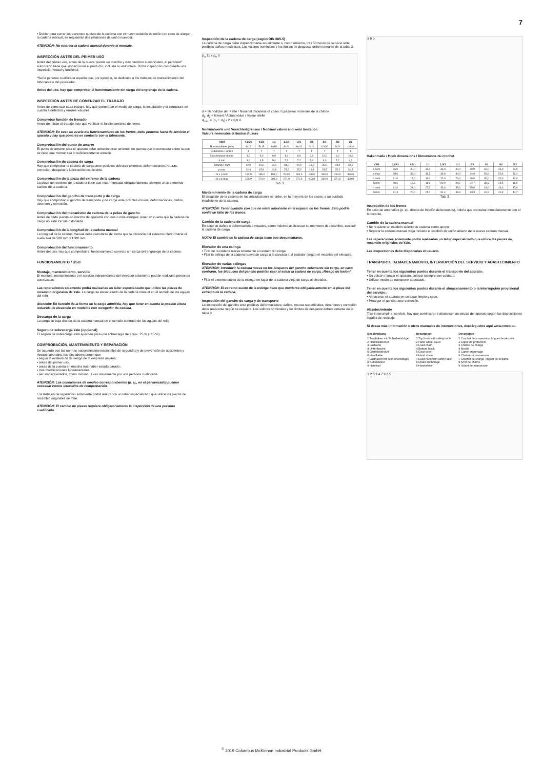7
• Doblar para cerrar los extremos sueltos de la cadena con el nuevo eslabón de unión (en caso de alargar la cadena manual, se requerirán dos eslabones de unión nuevos).
ATENCIÓN: No retorcer la cadena manual durante el montaje.
INSPECCIÓN ANTES DEL PRIMER USO
Antes del primer uso, antes de la nueva puesta en marcha y tras cambios sustanciales, el personal* autorizado tiene que inspeccionar el producto, incluida su estructura. Dicha inspección comprende una inspección visual y funcional.
*Sería persona cualificada aquella que, por ejemplo, se dedicase a los trabajos de mantenimiento del fabricante o del proveedor.
Antes del uso, hay que comprobar el funcionamiento sin carga del engranaje de la cadena.
INSPECCIÓN ANTES DE COMENZAR EL TRABAJO
Antes de comenzar cada trabajo, hay que comprobar el medio de carga, la instalación y la estructura en cuanto a defectos y errores visuales.
Comprobar función de frenado
Antes de iniciar el trabajo, hay que verificar el funcionamiento del freno.
ATENCIÓN: En caso de avería del funcionamiento de los frenos, debe ponerse fuera de servicio el aparato y hay que ponerse en contacto con el fabricante.
Comprobación del punto de amarre
El punto de amarre para el aparato debe seleccionarse teniendo en cuenta que la estructura sobre la que se tiene que montar sea lo suficientemente estable.
Comprobación de cadena de carga
Hay que comprobar la cadena de carga ante posibles defectos externos, deformaciones, roturas, corrosión, desgaste y lubricación insuficiente.
Comprobación de la pieza del extremo de la cadena
La pieza del extremo de la cadena tiene que estar montada obligatoriamente siempre a los extremos sueltos de la cadena.
Comprobación del gancho de transporte y de carga
Hay que comprobar el gancho de transporte y de carga ante posibles roturas, deformaciones, daños, deterioro y corrosión.
Comprobación del mecanismo de cadena de la polea de gancho
Antes de cada puesta en marcha de aparatos con dos o más eslingas, tener en cuenta que la cadena de carga no esté torcida o doblada.
Comprobación de la longitud de la cadena manual
La longitud de la cadena manual debe calcularse de forma que la distancia del extremo inferior hacia el suelo sea de 500 mm y 1000 mm.
Comprobación del funcionamiento
Antes del uso, hay que comprobar el funcionamiento correcto sin carga del engranaje de la cadena.
FUNCIONAMIENTO / USO
Montaje, mantenimiento, servicio
El montaje, mantenimiento o el servicio independiente del elevador solamente podrán realizarlo personas autorizadas.
Las reparaciones solamente podrá realizarlas un taller especializado que utilice las piezas de recambio originales de Yale. La carga se eleva tirando de la cadena manual en el sentido de las agujas del reloj.
Atención: En función de la forma de la carga admitida, hay que tener en cuenta la posible altura reducida de elevación en modelos con recogedor de cadena.
Descarga de la carga
La carga se baja tirando de la cadena manual en el sentido contrario de las agujas del reloj.
Seguro de sobrecarga Yale (opcional)
El seguro de sobrecarga está ajustado para una sobrecarga de aprox. 25 % (±15 %).
COMPROBACIÓN, MANTENIMIENTO Y REPARACIÓN
De acuerdo con las normas nacionales/internacionales de seguridad y de prevención de accidentes y riesgos laborales, los elevadores tienen que
• según la evaluación de riesgo de la empresa usuaria;
• antes del primer uso;
• antes de la puesta en marcha tras haber estado parado;
• tras modificaciones fundamentales;
• ser inspeccionados, como mínimo, 1 vez anualmente por una persona cualificada.
ATENCIÓN: Las condiciones de empleo correspondientes (p. ej., en el galvanizado) pueden necesitar cortos intervalos de comprobación.
Los trabajos de reparación solamente podrá realizarlos un taller especializado que utilice las piezas de recambio originales de Yale.
ATENCIÓN: El cambio de piezas requiere obligatoriamente la inspección de una persona cualificada.
Inspección de la cadena de carga (según DIN 685-5)
La cadena de carga debe inspeccionarse anualmente o, como máximo, tras 50 horas de servicio ante posibles daños mecánicos. Los valores nominales y los límites de desgaste deben tomarse de la tabla 2.
p<sub>n</sub> 11 x p<sub>n</sub> d
d = Nenndicke der Kette / Nominal thickness of chain / Epaisseur nominale de la chaîne
d<sub>1</sub>, d<sub>2</sub> = Istwert / Actual value / Valeur réelle
d<sub>min.</sub> = (d<sub>1</sub> + d<sub>2</sub>) / 2 ≤ 0,9 d
Nominalwerte und Verschleißgrenzen / Nominal values and wear limitation
Valeurs nominales et limites d'usure
| VSIII | 0,25/1 | 0,5/1 | 1/1 | 1,5/1 | 2/1 | 2/2 | 3/1 | 3/2 | 5/2 |
| --- | --- | --- | --- | --- | --- | --- | --- | --- | --- |
| Rundstahlkette [mm] | 4x12 | 5x15 | 6x18 | 8x24 | 8x24 | 6x18 | 10x30 | 8x24 | 10x30 |
| Güteklasse / Grade | T | T | T | T | T | T | T | T | T |
| Durchmesser d nom | 4,0 | 5,0 | 6,0 | 8,0 | 8,0 | 6,0 | 10,0 | 8,0 | 10,0 |
| d min | 3,6 | 4,5 | 5,4 | 7,2 | 7,2 | 5,4 | 9,0 | 7,2 | 9,0 |
| Teilung p nom | 12,0 | 15,0 | 18,0 | 24,0 | 24,0 | 18,0 | 30,0 | 24,0 | 30,0 |
| p max | 12,6 | 15,8 | 18,9 | 25,2 | 25,2 | 18,9 | 31,5 | 25,2 | 31,5 |
| 11 x p nom | 132,0 | 165,0 | 198,0 | 264,0 | 264,0 | 198,0 | 330,0 | 264,0 | 330,0 |
| 11 x p max | 136,0 | 170,0 | 203,9 | 271,9 | 271,9 | 203,9 | 339,9 | 271,9 | 339,9 |
Tab. 2
Mantenimiento de la cadena de carga
El desgaste de la cadena en las articulaciones se debe, en la mayoría de los casos, a un cuidado insuficiente de la cadena.
ATENCIÓN: Tener cuidado con que no entre lubricante en el espacio de los frenos. Esto podría conllevar fallo de los frenos.
Cambio de la cadena de carga
En caso de daños o deformaciones visuales, como máximo al alcanzar su momento de recambio, sustituir la cadena de carga.
NOTA: El cambio de la cadena de carga tiene que documentarse.
Elevador de una eslinga
• Tirar de la cadena nueva solamente en estado sin carga.
• Fijar la eslinga de la cadena nueva de carga a la carcasa o al bastidor (según el modelo) del elevador.
Elevador de varias eslingas
ATENCIÓN: Introducir la cadena nueva en los bloqueos del gancho solamente sin carga, en caso contrario, los bloqueos del gancho podrían caer al soltar la cadena de carga. ¡Riesgo de lesión!
• Fijar el extremo suelto de la eslinga en lugar de la cadena vieja de carga al elevador.
ATENCIÓN: El extremo suelto de la eslinga tiene que montarse obligatoriamente en la pieza del extremo de la cadena.
Inspección del gancho de carga y de transporte
La inspección del gancho ante posibles deformaciones, daños, roturas superficiales, deterioros y corrosión debe realizarse según se requiera. Los valores nominales y los límites de desgaste deben tomarse de la tabla 3.
a h b
Hakenmaße / Hook dimensions / Dimensions du crochet
| VSIII | 0,25/1 | 0,5/1 | 1/1 | 1,5/1 | 2/1 | 2/2 | 3/1 | 3/2 | 5/2 |
| --- | --- | --- | --- | --- | --- | --- | --- | --- | --- |
| a nom | 26,0 | 30,0 | 33,0 | 36,0 | 40,0 | 40,0 | 46,0 | 46,0 | 54,0 |
| a max | 28,6 | 33,0 | 36,3 | 39,6 | 44,0 | 44,0 | 50,6 | 50,6 | 59,4 |
| b nom | 11,0 | 17,0 | 19,0 | 22,0 | 26,0 | 26,0 | 30,0 | 30,0 | 40,0 |
| b min | 10,5 | 16,2 | 18,1 | 20,9 | 24,7 | 24,7 | 28,5 | 28,5 | 38,0 |
| h nom | 12,0 | 21,0 | 27,0 | 33,0 | 35,0 | 35,0 | 43,0 | 43,0 | 47,0 |
| h min | 11,4 | 20,0 | 25,7 | 31,4 | 33,3 | 33,3 | 40,9 | 40,9 | 44,7 |
Tab. 3
Inspección de los frenos
En caso de anomalías (p. ej., discos de fricción defectuosos), habría que consultar inmediatamente con el fabricante.
Cambio de la cadena manual
• Se requiere un eslabón abierto de cadena como apoyo.
• Separar la cadena manual vieja incluido el eslabón de unión abierto de la nueva cadena manual.
Las reparaciones solamente podrá realizarlas un taller especializado que utilice las piezas de recambio originales de Yale.
Las inspecciones debe disponerlas el usuario.
TRANSPORTE, ALMACENAMIENTO, INTERRUPCIÓN DEL SERVICIO Y ABASTECIMIENTO
Tener en cuenta los siguientes puntos durante el transporte del aparato:
• No volcar o lanzar el aparato; colocar siempre con cuidado.
• Utilizar medio de transporte adecuado.
Tener en cuenta los siguientes puntos durante el almacenamiento o la interrupción provisional del servicio:
• Almacenar el aparato en un lugar limpio y seco.
• Proteger el gancho ante corrosión.
Abastecimiento
Tras interrumpir el servicio, hay que suministrar o abastecer las piezas del aparato según las disposiciones legales de reciclaje.
Si desea más información u otros manuales de instrucciones, descárguelos aquí www.cmco.eu.
| Beschreibung | Description | Description |
| --- | --- | --- |
| 1 Traghaken mit Sicherheitsbügel 2 Handraddeckel 3 Lastkette 4 Unterflasche 5 Getriebedeckel 6 Handkette 7 Lasthaken mit Sicherheitsbügel 8 Kettenanker 9 Handrad | 1 Top hook with safety latch 2 Hand wheel cover 3 Load chain 4 Bottom block 5 Gear cover 6 Hand chain 7 Load hook with safety latch 8 Chain anchorage 9 Handwheel | 1 Crochet de suspension, linguet de sécurité 2 Capot de protection 3 Chaîne de charge 4 Moufle 5 Carter engrenage 6 Chaîne de manoeuvre 7 Crochet de charge, linguet de sécurité 8 Arrêt de chaîne 9 Volant de manoeuvre |
1 2 8 3 4 7 9 6 5
<sup>©</sup> 2019 Columbus McKinnon Industrial Products GmbH